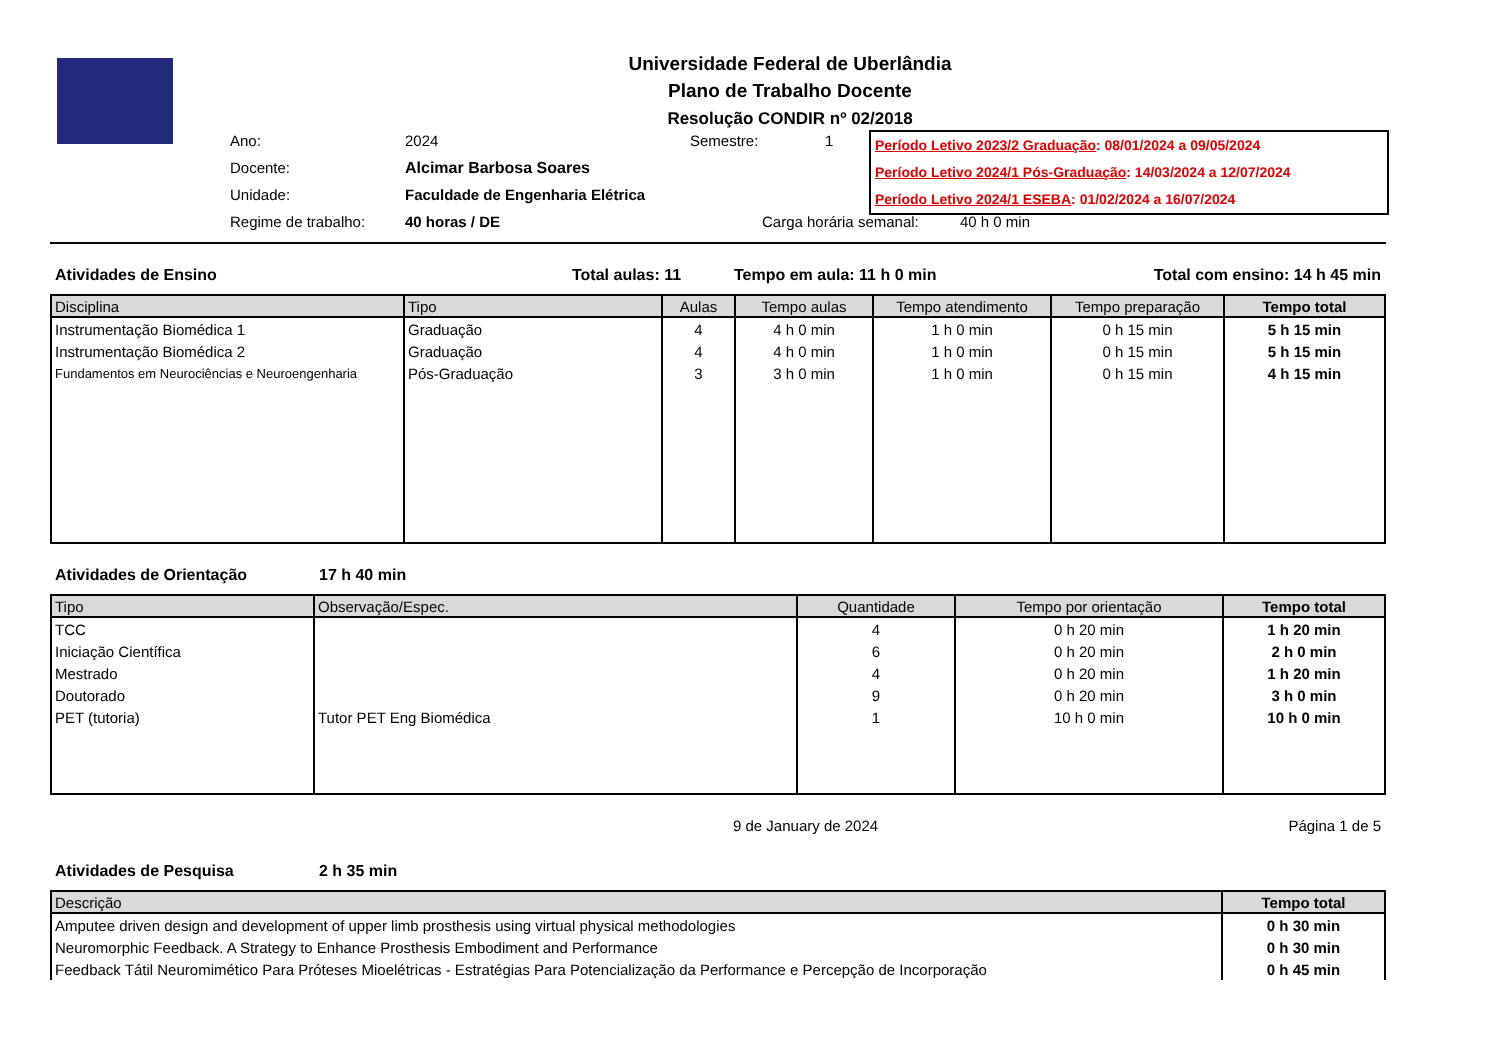Universidade Federal de Uberlândia
Plano de Trabalho Docente
Resolução CONDIR nº 02/2018
Ano: 2024 Semestre: 1
Docente: Alcimar Barbosa Soares
Unidade: Faculdade de Engenharia Elétrica
Regime de trabalho: 40 horas / DE Carga horária semanal: 40 h 0 min
Período Letivo 2023/2 Graduação: 08/01/2024 a 09/05/2024
Período Letivo 2024/1 Pós-Graduação: 14/03/2024 a 12/07/2024
Período Letivo 2024/1 ESEBA: 01/02/2024 a 16/07/2024
Atividades de Ensino Total aulas: 11 Tempo em aula: 11 h 0 min Total com ensino: 14 h 45 min
| Disciplina | Tipo | Aulas | Tempo aulas | Tempo atendimento | Tempo preparação | Tempo total |
| --- | --- | --- | --- | --- | --- | --- |
| Instrumentação Biomédica 1 | Graduação | 4 | 4 h 0 min | 1 h 0 min | 0 h 15 min | 5 h 15 min |
| Instrumentação Biomédica 2 | Graduação | 4 | 4 h 0 min | 1 h 0 min | 0 h 15 min | 5 h 15 min |
| Fundamentos em Neurociências e Neuroengenharia | Pós-Graduação | 3 | 3 h 0 min | 1 h 0 min | 0 h 15 min | 4 h 15 min |
Atividades de Orientação 17 h 40 min
| Tipo | Observação/Espec. | Quantidade | Tempo por orientação | Tempo total |
| --- | --- | --- | --- | --- |
| TCC | | 4 | 0 h 20 min | 1 h 20 min |
| Iniciação Científica | | 6 | 0 h 20 min | 2 h 0 min |
| Mestrado | | 4 | 0 h 20 min | 1 h 20 min |
| Doutorado | | 9 | 0 h 20 min | 3 h 0 min |
| PET (tutoria) | Tutor PET Eng Biomédica | 1 | 10 h 0 min | 10 h 0 min |
9 de January de 2024 Página 1 de 5
Atividades de Pesquisa 2 h 35 min
| Descrição | Tempo total |
| --- | --- |
| Amputee driven design and development of upper limb prosthesis using virtual physical methodologies | 0 h 30 min |
| Neuromorphic Feedback. A Strategy to Enhance Prosthesis Embodiment and Performance | 0 h 30 min |
| Feedback Tátil Neuromimético Para Próteses Mioelétricas - Estratégias Para Potencialização da Performance e Percepção de Incorporação | 0 h 45 min |